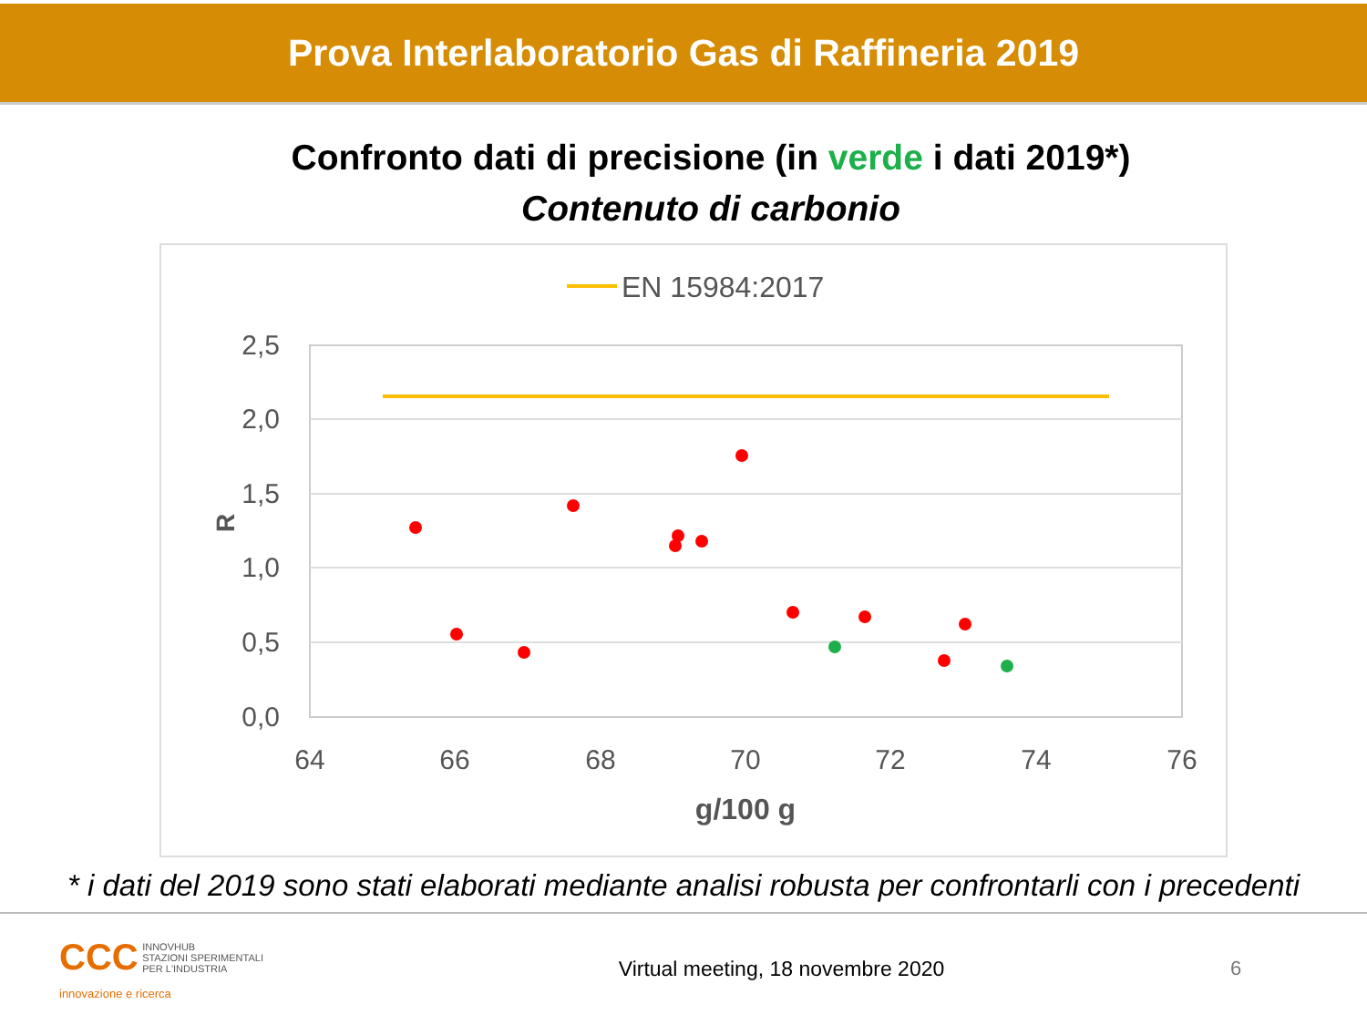Prova Interlaboratorio Gas di Raffineria 2019
Confronto dati di precisione (in verde i dati 2019*)
Contenuto di carbonio
EN 15984:2017
2,5
2,0
1,5
1,0
0,5
0,0
R
64
66
68
70
72
74
76
g/100 g
* i dati del 2019 sono stati elaborati mediante analisi robusta per confrontarli con i precedenti
CCC
INNOVHUB
STAZIONI SPERIMENTALI
PER L'INDUSTRIA
innovazione e ricerca
Virtual meeting, 18 novembre 2020
6